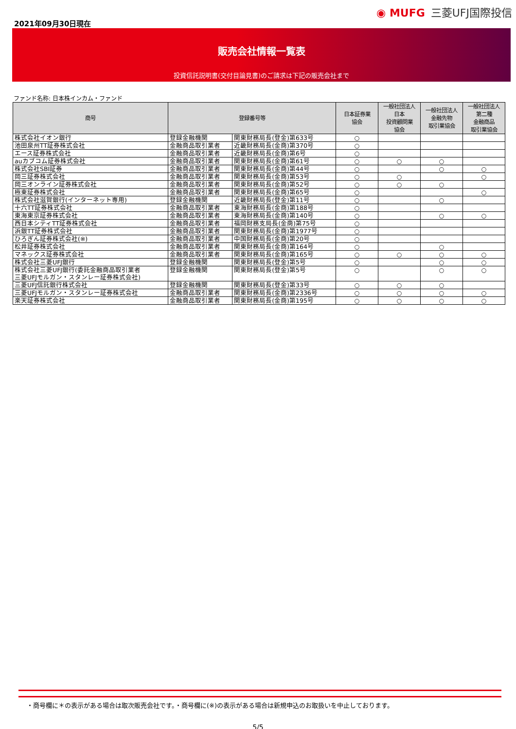2021年09月30日現在
◉ MUFG 三菱UFJ国際投信
販売会社情報一覧表
投資信託説明書(交付目論見書)のご請求は下記の販売会社まで
ファンド名称: 日本株インカム・ファンド
| 商号 | 登録番号等 | | 日本証券業 協会 | 一般社団法人 日本 投資顧問業 協会 | 一般社団法人 金融先物 取引業協会 | 一般社団法人 第二種 金融商品 取引業協会 |
| --- | --- | --- | --- | --- | --- | --- |
| 株式会社イオン銀行 | 登録金融機関 | 関東財務局長(登金)第633号 | ○ | | | |
| 池田泉州TT証券株式会社 | 金融商品取引業者 | 近畿財務局長(金商)第370号 | ○ | | | |
| エース証券株式会社 | 金融商品取引業者 | 近畿財務局長(金商)第6号 | ○ | | | |
| auカブコム証券株式会社 | 金融商品取引業者 | 関東財務局長(金商)第61号 | ○ | ○ | ○ | |
| 株式会社SBI証券 | 金融商品取引業者 | 関東財務局長(金商)第44号 | ○ | | ○ | ○ |
| 岡三証券株式会社 | 金融商品取引業者 | 関東財務局長(金商)第53号 | ○ | ○ | | ○ |
| 岡三オンライン証券株式会社 | 金融商品取引業者 | 関東財務局長(金商)第52号 | ○ | ○ | ○ | |
| 極東証券株式会社 | 金融商品取引業者 | 関東財務局長(金商)第65号 | ○ | | | ○ |
| 株式会社滋賀銀行(インターネット専用) | 登録金融機関 | 近畿財務局長(登金)第11号 | ○ | | ○ | |
| 十六TT証券株式会社 | 金融商品取引業者 | 東海財務局長(金商)第188号 | ○ | | | |
| 東海東京証券株式会社 | 金融商品取引業者 | 東海財務局長(金商)第140号 | ○ | | ○ | ○ |
| 西日本シティTT証券株式会社 | 金融商品取引業者 | 福岡財務支局長(金商)第75号 | ○ | | | |
| 浜銀TT証券株式会社 | 金融商品取引業者 | 関東財務局長(金商)第1977号 | ○ | | | |
| ひろぎん証券株式会社(※) | 金融商品取引業者 | 中国財務局長(金商)第20号 | ○ | | | |
| 松井証券株式会社 | 金融商品取引業者 | 関東財務局長(金商)第164号 | ○ | | ○ | |
| マネックス証券株式会社 | 金融商品取引業者 | 関東財務局長(金商)第165号 | ○ | ○ | ○ | ○ |
| 株式会社三菱UFJ銀行 | 登録金融機関 | 関東財務局長(登金)第5号 | ○ | | ○ | ○ |
| 株式会社三菱UFJ銀行(委託金融商品取引業者 三菱UFJモルガン・スタンレー証券株式会社) | 登録金融機関 | 関東財務局長(登金)第5号 | ○ | | ○ | ○ |
| 三菱UFJ信託銀行株式会社 | 登録金融機関 | 関東財務局長(登金)第33号 | ○ | ○ | ○ | |
| 三菱UFJモルガン・スタンレー証券株式会社 | 金融商品取引業者 | 関東財務局長(金商)第2336号 | ○ | ○ | ○ | ○ |
| 楽天証券株式会社 | 金融商品取引業者 | 関東財務局長(金商)第195号 | ○ | ○ | ○ | ○ |
・商号欄に＊の表示がある場合は取次販売会社です。・商号欄に(※)の表示がある場合は新規申込のお取扱いを中止しております。
5/5